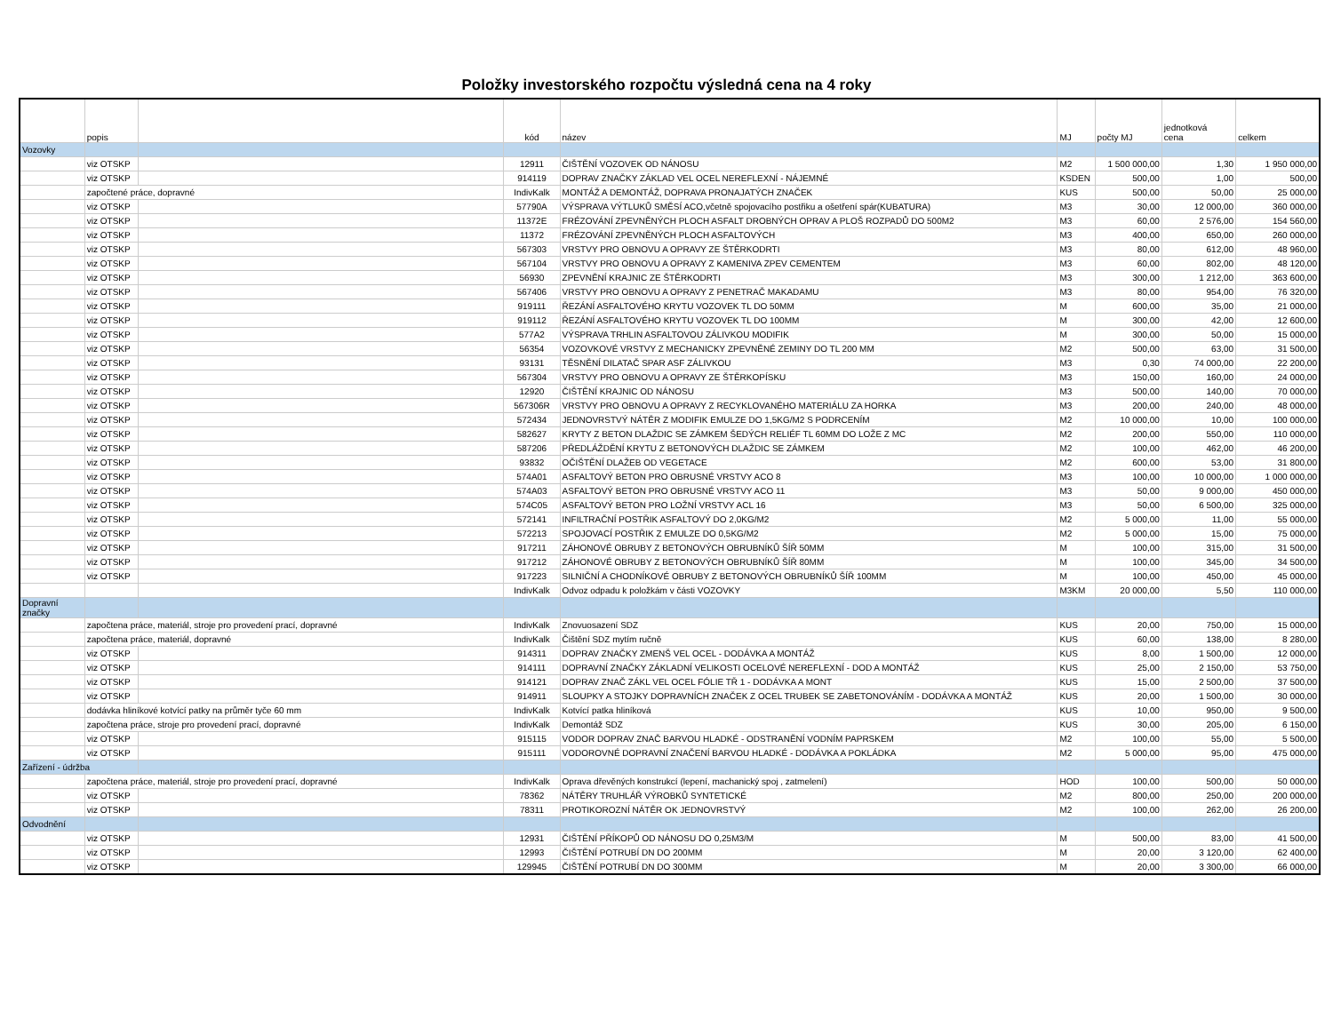Položky investorského rozpočtu výsledná cena na 4 roky
| | popis | | kód | název | MJ | počty MJ | jednotková cena | celkem |
| --- | --- | --- | --- | --- | --- | --- | --- | --- |
| Vozovky | | | | | | | | |
| | viz OTSKP | | 12911 | ČIŠTĚNÍ VOZOVEK OD NÁNOSU | M2 | 1 500 000,00 | 1,30 | 1 950 000,00 |
| | viz OTSKP | | 914119 | DOPRAV ZNAČKY ZÁKLAD VEL OCEL NEREFLEXNÍ - NÁJEMNÉ | KSDEN | 500,00 | 1,00 | 500,00 |
| | započtené práce, dopravné | | IndivKalk | MONTÁŽ A DEMONTÁŽ, DOPRAVA PRONAJATÝCH ZNAČEK | KUS | 500,00 | 50,00 | 25 000,00 |
| | viz OTSKP | | 57790A | VÝSPRAVA VÝTLUKŮ SMĚSÍ ACO,včetně spojovacího postřiku a ošetření spár(KUBATURA) | M3 | 30,00 | 12 000,00 | 360 000,00 |
| | viz OTSKP | | 11372E | FRÉZOVÁNÍ ZPEVNĚNÝCH PLOCH ASFALT DROBNÝCH OPRAV A PLOŠ ROZPADŮ DO 500M2 | M3 | 60,00 | 2 576,00 | 154 560,00 |
| | viz OTSKP | | 11372 | FRÉZOVÁNÍ ZPEVNĚNÝCH PLOCH ASFALTOVÝCH | M3 | 400,00 | 650,00 | 260 000,00 |
| | viz OTSKP | | 567303 | VRSTVY PRO OBNOVU A OPRAVY ZE ŠTĚRKODRTI | M3 | 80,00 | 612,00 | 48 960,00 |
| | viz OTSKP | | 567104 | VRSTVY PRO OBNOVU A OPRAVY Z KAMENIVA ZPEV CEMENTEM | M3 | 60,00 | 802,00 | 48 120,00 |
| | viz OTSKP | | 56930 | ZPEVNĚNÍ KRAJNIC ZE ŠTĚRKODRTI | M3 | 300,00 | 1 212,00 | 363 600,00 |
| | viz OTSKP | | 567406 | VRSTVY PRO OBNOVU A OPRAVY Z PENETRAČ MAKADAMU | M3 | 80,00 | 954,00 | 76 320,00 |
| | viz OTSKP | | 919111 | ŘEZÁNÍ ASFALTOVÉHO KRYTU VOZOVEK TL DO 50MM | M | 600,00 | 35,00 | 21 000,00 |
| | viz OTSKP | | 919112 | ŘEZÁNÍ ASFALTOVÉHO KRYTU VOZOVEK TL DO 100MM | M | 300,00 | 42,00 | 12 600,00 |
| | viz OTSKP | | 577A2 | VÝSPRAVA TRHLIN ASFALTOVOU ZÁLIVKOU MODIFIK | M | 300,00 | 50,00 | 15 000,00 |
| | viz OTSKP | | 56354 | VOZOVKOVÉ VRSTVY Z MECHANICKY ZPEVNĚNÉ ZEMINY DO TL 200 MM | M2 | 500,00 | 63,00 | 31 500,00 |
| | viz OTSKP | | 93131 | TĚSNĚNÍ DILATAČ SPAR ASF ZÁLIVKOU | M3 | 0,30 | 74 000,00 | 22 200,00 |
| | viz OTSKP | | 567304 | VRSTVY PRO OBNOVU A OPRAVY ZE ŠTĚRKOPÍSKU | M3 | 150,00 | 160,00 | 24 000,00 |
| | viz OTSKP | | 12920 | ČIŠTĚNÍ KRAJNIC OD NÁNOSU | M3 | 500,00 | 140,00 | 70 000,00 |
| | viz OTSKP | | 567306R | VRSTVY PRO OBNOVU A OPRAVY Z RECYKLOVANÉHO MATERIÁLU ZA HORKA | M3 | 200,00 | 240,00 | 48 000,00 |
| | viz OTSKP | | 572434 | JEDNOVRSTVÝ NÁTĚR Z MODIFIK EMULZE DO 1,5KG/M2 S PODRCENÍM | M2 | 10 000,00 | 10,00 | 100 000,00 |
| | viz OTSKP | | 582627 | KRYTY Z BETON DLAŽDIC SE ZÁMKEM ŠEDÝCH RELIÉF TL 60MM DO LOŽE Z MC | M2 | 200,00 | 550,00 | 110 000,00 |
| | viz OTSKP | | 587206 | PŘEDLÁŽDĚNÍ KRYTU Z BETONOVÝCH DLAŽDIC SE ZÁMKEM | M2 | 100,00 | 462,00 | 46 200,00 |
| | viz OTSKP | | 93832 | OČIŠTĚNÍ DLAŽEB OD VEGETACE | M2 | 600,00 | 53,00 | 31 800,00 |
| | viz OTSKP | | 574A01 | ASFALTOVÝ BETON PRO OBRUSNÉ VRSTVY ACO 8 | M3 | 100,00 | 10 000,00 | 1 000 000,00 |
| | viz OTSKP | | 574A03 | ASFALTOVÝ BETON PRO OBRUSNÉ VRSTVY ACO 11 | M3 | 50,00 | 9 000,00 | 450 000,00 |
| | viz OTSKP | | 574C05 | ASFALTOVÝ BETON PRO LOŽNÍ VRSTVY ACL 16 | M3 | 50,00 | 6 500,00 | 325 000,00 |
| | viz OTSKP | | 572141 | INFILTRAČNÍ POSTŘIK ASFALTOVÝ DO 2,0KG/M2 | M2 | 5 000,00 | 11,00 | 55 000,00 |
| | viz OTSKP | | 572213 | SPOJOVACÍ POSTŘIK Z EMULZE DO 0,5KG/M2 | M2 | 5 000,00 | 15,00 | 75 000,00 |
| | viz OTSKP | | 917211 | ZÁHONOVÉ OBRUBY Z BETONOVÝCH OBRUBNÍKŮ ŠÍŘ 50MM | M | 100,00 | 315,00 | 31 500,00 |
| | viz OTSKP | | 917212 | ZÁHONOVÉ OBRUBY Z BETONOVÝCH OBRUBNÍKŮ ŠÍŘ 80MM | M | 100,00 | 345,00 | 34 500,00 |
| | viz OTSKP | | 917223 | SILNIČNÍ A CHODNÍKOVÉ OBRUBY Z BETONOVÝCH OBRUBNÍKŮ ŠÍŘ 100MM | M | 100,00 | 450,00 | 45 000,00 |
| | | | IndivKalk | Odvoz odpadu k položkám v části VOZOVKY | M3KM | 20 000,00 | 5,50 | 110 000,00 |
| Dopravní značky | | | | | | | | |
| | započtena práce, materiál, stroje pro provedení prací, dopravné | | IndivKalk | Znovuosazení SDZ | KUS | 20,00 | 750,00 | 15 000,00 |
| | započtena práce, materiál, dopravné | | IndivKalk | Čištění SDZ mytím ručně | KUS | 60,00 | 138,00 | 8 280,00 |
| | viz OTSKP | | 914311 | DOPRAV ZNAČKY ZMENŠ VEL OCEL - DODÁVKA A MONTÁŽ | KUS | 8,00 | 1 500,00 | 12 000,00 |
| | viz OTSKP | | 914111 | DOPRAVNÍ ZNAČKY ZÁKLADNÍ VELIKOSTI OCELOVÉ NEREFLEXNÍ - DOD A MONTÁŽ | KUS | 25,00 | 2 150,00 | 53 750,00 |
| | viz OTSKP | | 914121 | DOPRAV ZNAČ ZÁKL VEL OCEL FÓLIE TŘ 1 - DODÁVKA A MONT | KUS | 15,00 | 2 500,00 | 37 500,00 |
| | viz OTSKP | | 914911 | SLOUPKY A STOJKY DOPRAVNÍCH ZNAČEK Z OCEL TRUBEK SE ZABETONOVÁNÍM - DODÁVKA A MONTÁŽ | KUS | 20,00 | 1 500,00 | 30 000,00 |
| | dodávka hliníkové kotvící patky na průměr tyče 60 mm | | IndivKalk | Kotvící patka hliníková | KUS | 10,00 | 950,00 | 9 500,00 |
| | započtena práce, stroje pro provedení prací, dopravné | | IndivKalk | Demontáž SDZ | KUS | 30,00 | 205,00 | 6 150,00 |
| | viz OTSKP | | 915115 | VODOR DOPRAV ZNAČ BARVOU HLADKÉ - ODSTRANĚNÍ VODNÍM PAPRSKEM | M2 | 100,00 | 55,00 | 5 500,00 |
| | viz OTSKP | | 915111 | VODOROVNÉ DOPRAVNÍ ZNAČENÍ BARVOU HLADKÉ - DODÁVKA A POKLÁDKA | M2 | 5 000,00 | 95,00 | 475 000,00 |
| Zařízení - údržba | | | | | | | | |
| | započtena práce, materiál, stroje pro provedení prací, dopravné | | IndivKalk | Oprava dřevěných konstrukcí (lepení, machanický spoj , zatmelení) | HOD | 100,00 | 500,00 | 50 000,00 |
| | viz OTSKP | | 78362 | NÁTĚRY TRUHLÁŘ VÝROBKŮ SYNTETICKÉ | M2 | 800,00 | 250,00 | 200 000,00 |
| | viz OTSKP | | 78311 | PROTIKOROZNÍ NÁTĚR OK JEDNOVRSTVÝ | M2 | 100,00 | 262,00 | 26 200,00 |
| Odvodnění | | | | | | | | |
| | viz OTSKP | | 12931 | ČIŠTĚNÍ PŘÍKOPŮ OD NÁNOSU DO 0,25M3/M | M | 500,00 | 83,00 | 41 500,00 |
| | viz OTSKP | | 12993 | ČIŠTĚNÍ POTRUBÍ DN DO 200MM | M | 20,00 | 3 120,00 | 62 400,00 |
| | viz OTSKP | | 129945 | ČIŠTĚNÍ POTRUBÍ DN DO 300MM | M | 20,00 | 3 300,00 | 66 000,00 |